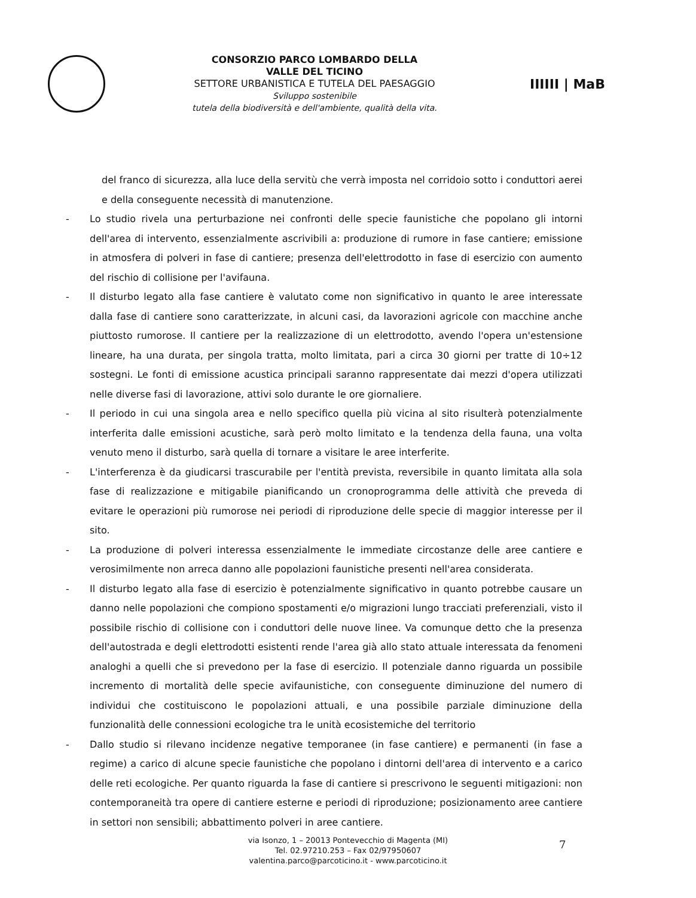CONSORZIO PARCO LOMBARDO DELLA
VALLE DEL TICINO
SETTORE URBANISTICA E TUTELA DEL PAESAGGIO
Sviluppo sostenibile
tutela della biodiversità e dell'ambiente, qualità della vita.
IIIIII | MaB
del franco di sicurezza, alla luce della servitù che verrà imposta nel corridoio sotto i conduttori aerei e della conseguente necessità di manutenzione.
- Lo studio rivela una perturbazione nei confronti delle specie faunistiche che popolano gli intorni dell'area di intervento, essenzialmente ascrivibili a: produzione di rumore in fase cantiere; emissione in atmosfera di polveri in fase di cantiere; presenza dell'elettrodotto in fase di esercizio con aumento del rischio di collisione per l'avifauna.
- Il disturbo legato alla fase cantiere è valutato come non significativo in quanto le aree interessate dalla fase di cantiere sono caratterizzate, in alcuni casi, da lavorazioni agricole con macchine anche piuttosto rumorose. Il cantiere per la realizzazione di un elettrodotto, avendo l'opera un'estensione lineare, ha una durata, per singola tratta, molto limitata, pari a circa 30 giorni per tratte di 10÷12 sostegni. Le fonti di emissione acustica principali saranno rappresentate dai mezzi d'opera utilizzati nelle diverse fasi di lavorazione, attivi solo durante le ore giornaliere.
- Il periodo in cui una singola area e nello specifico quella più vicina al sito risulterà potenzialmente interferita dalle emissioni acustiche, sarà però molto limitato e la tendenza della fauna, una volta venuto meno il disturbo, sarà quella di tornare a visitare le aree interferite.
- L'interferenza è da giudicarsi trascurabile per l'entità prevista, reversibile in quanto limitata alla sola fase di realizzazione e mitigabile pianificando un cronoprogramma delle attività che preveda di evitare le operazioni più rumorose nei periodi di riproduzione delle specie di maggior interesse per il sito.
- La produzione di polveri interessa essenzialmente le immediate circostanze delle aree cantiere e verosimilmente non arreca danno alle popolazioni faunistiche presenti nell'area considerata.
- Il disturbo legato alla fase di esercizio è potenzialmente significativo in quanto potrebbe causare un danno nelle popolazioni che compiono spostamenti e/o migrazioni lungo tracciati preferenziali, visto il possibile rischio di collisione con i conduttori delle nuove linee. Va comunque detto che la presenza dell'autostrada e degli elettrodotti esistenti rende l'area già allo stato attuale interessata da fenomeni analoghi a quelli che si prevedono per la fase di esercizio. Il potenziale danno riguarda un possibile incremento di mortalità delle specie avifaunistiche, con conseguente diminuzione del numero di individui che costituiscono le popolazioni attuali, e una possibile parziale diminuzione della funzionalità delle connessioni ecologiche tra le unità ecosistemiche del territorio
- Dallo studio si rilevano incidenze negative temporanee (in fase cantiere) e permanenti (in fase a regime) a carico di alcune specie faunistiche che popolano i dintorni dell'area di intervento e a carico delle reti ecologiche. Per quanto riguarda la fase di cantiere si prescrivono le seguenti mitigazioni: non contemporaneità tra opere di cantiere esterne e periodi di riproduzione; posizionamento aree cantiere in settori non sensibili; abbattimento polveri in aree cantiere.
via Isonzo, 1 – 20013 Pontevecchio di Magenta (MI)
Tel. 02.97210.253 – Fax 02/97950607
valentina.parco@parcoticino.it - www.parcoticino.it
7